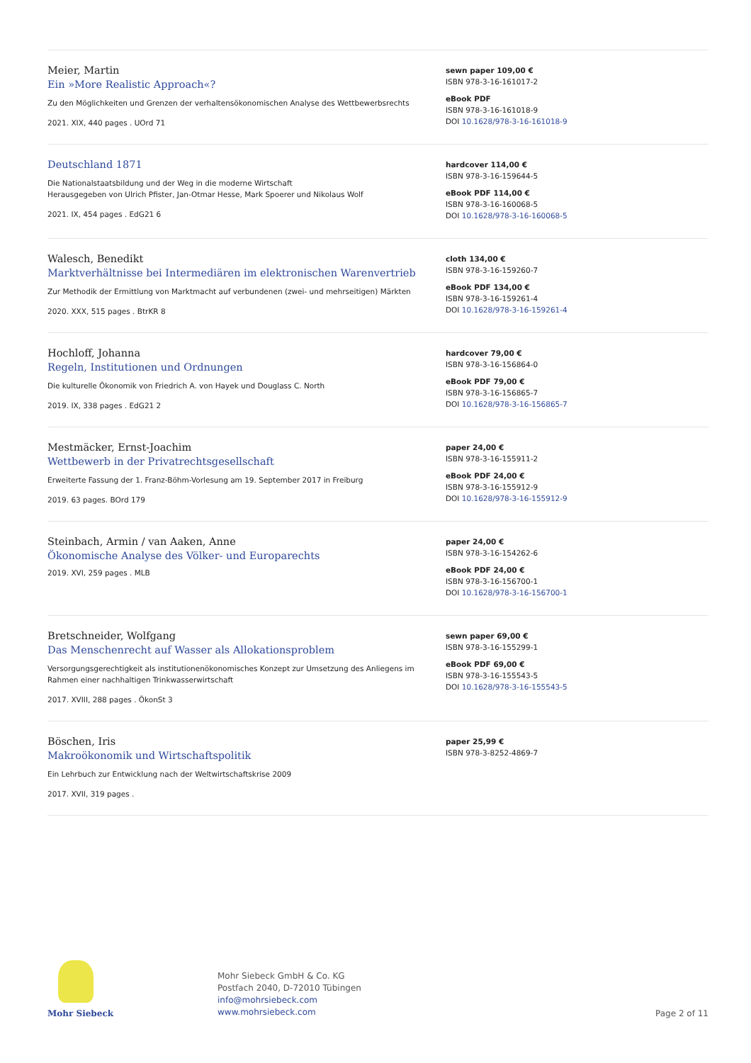Meier, Martin
Ein »More Realistic Approach«?
Zu den Möglichkeiten und Grenzen der verhaltensökonomischen Analyse des Wettbewerbsrechts
2021. XIX, 440 pages . UOrd 71
sewn paper 109,00 €
ISBN 978-3-16-161017-2
eBook PDF
ISBN 978-3-16-161018-9
DOI 10.1628/978-3-16-161018-9
Deutschland 1871
Die Nationalstaatsbildung und der Weg in die moderne Wirtschaft
Herausgegeben von Ulrich Pfister, Jan-Otmar Hesse, Mark Spoerer und Nikolaus Wolf
2021. IX, 454 pages . EdG21 6
hardcover 114,00 €
ISBN 978-3-16-159644-5
eBook PDF 114,00 €
ISBN 978-3-16-160068-5
DOI 10.1628/978-3-16-160068-5
Walesch, Benedikt
Marktverhältnisse bei Intermediären im elektronischen Warenvertrieb
Zur Methodik der Ermittlung von Marktmacht auf verbundenen (zwei- und mehrseitigen) Märkten
2020. XXX, 515 pages . BtrKR 8
cloth 134,00 €
ISBN 978-3-16-159260-7
eBook PDF 134,00 €
ISBN 978-3-16-159261-4
DOI 10.1628/978-3-16-159261-4
Hochloff, Johanna
Regeln, Institutionen und Ordnungen
Die kulturelle Ökonomik von Friedrich A. von Hayek und Douglass C. North
2019. IX, 338 pages . EdG21 2
hardcover 79,00 €
ISBN 978-3-16-156864-0
eBook PDF 79,00 €
ISBN 978-3-16-156865-7
DOI 10.1628/978-3-16-156865-7
Mestmäcker, Ernst-Joachim
Wettbewerb in der Privatrechtsgesellschaft
Erweiterte Fassung der 1. Franz-Böhm-Vorlesung am 19. September 2017 in Freiburg
2019. 63 pages. BOrd 179
paper 24,00 €
ISBN 978-3-16-155911-2
eBook PDF 24,00 €
ISBN 978-3-16-155912-9
DOI 10.1628/978-3-16-155912-9
Steinbach, Armin / van Aaken, Anne
Ökonomische Analyse des Völker- und Europarechts
2019. XVI, 259 pages . MLB
paper 24,00 €
ISBN 978-3-16-154262-6
eBook PDF 24,00 €
ISBN 978-3-16-156700-1
DOI 10.1628/978-3-16-156700-1
Bretschneider, Wolfgang
Das Menschenrecht auf Wasser als Allokationsproblem
Versorgungsgerechtigkeit als institutionenökonomisches Konzept zur Umsetzung des Anliegens im Rahmen einer nachhaltigen Trinkwasserwirtschaft
2017. XVIII, 288 pages . ÖkonSt 3
sewn paper 69,00 €
ISBN 978-3-16-155299-1
eBook PDF 69,00 €
ISBN 978-3-16-155543-5
DOI 10.1628/978-3-16-155543-5
Böschen, Iris
Makroökonomik und Wirtschaftspolitik
Ein Lehrbuch zur Entwicklung nach der Weltwirtschaftskrise 2009
2017. XVII, 319 pages .
paper 25,99 €
ISBN 978-3-8252-4869-7
Mohr Siebeck
Mohr Siebeck GmbH & Co. KG
Postfach 2040, D-72010 Tübingen
info@mohrsiebeck.com
www.mohrsiebeck.com
Page 2 of 11